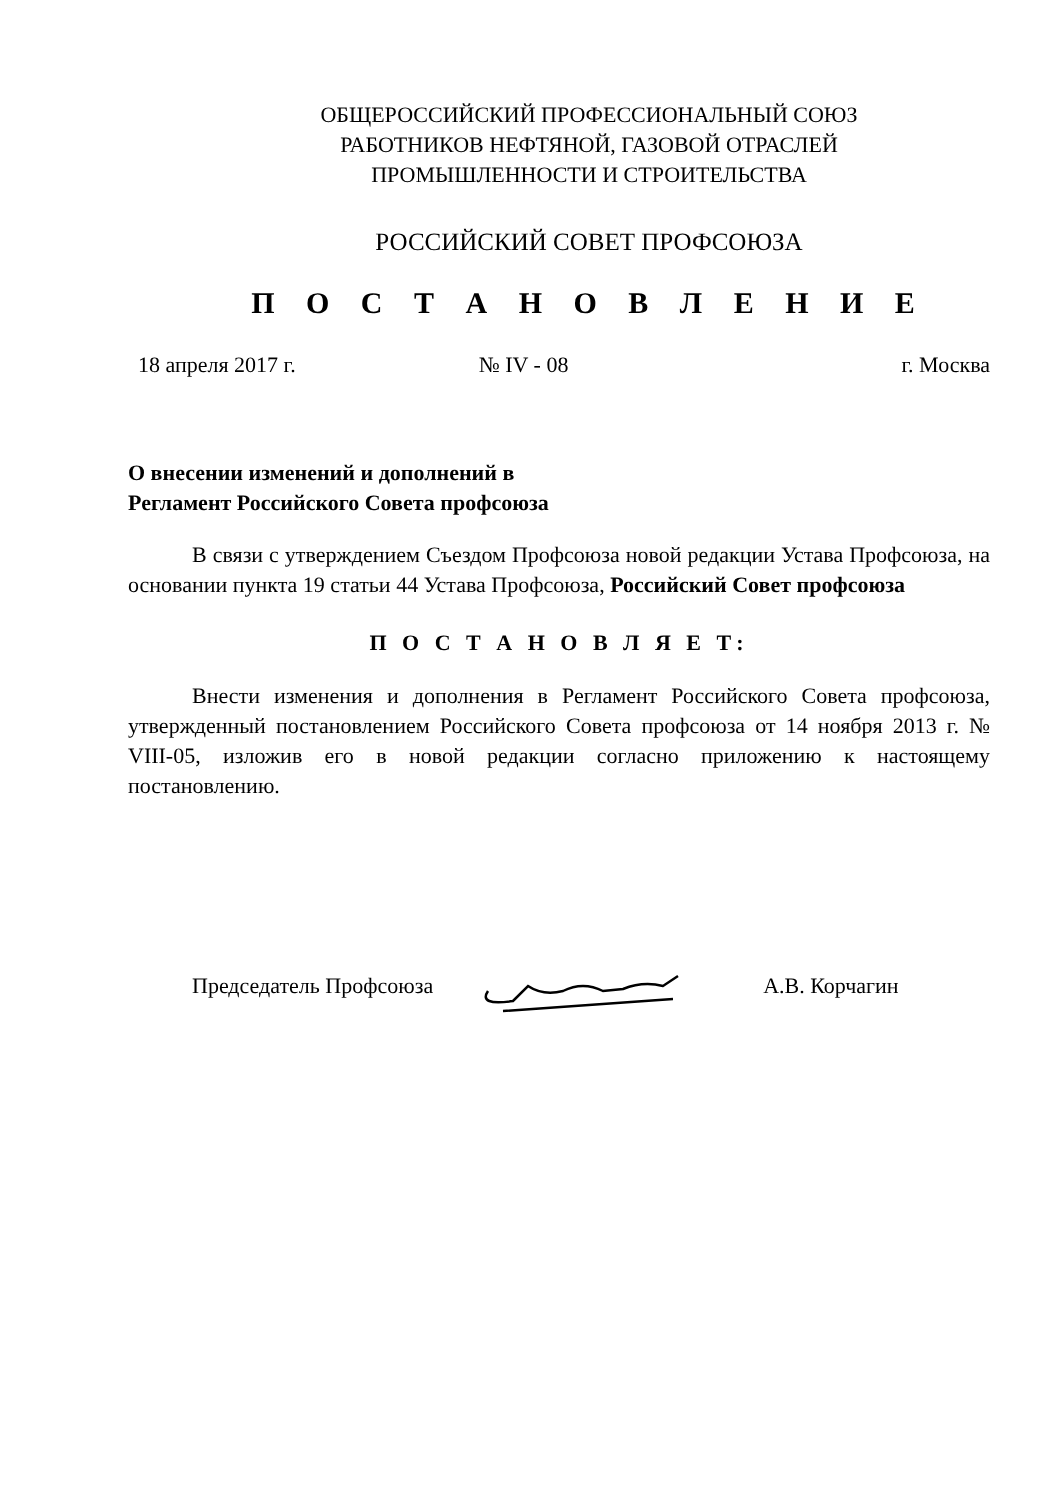ОБЩЕРОССИЙСКИЙ ПРОФЕССИОНАЛЬНЫЙ СОЮЗ
РАБОТНИКОВ НЕФТЯНОЙ, ГАЗОВОЙ ОТРАСЛЕЙ
ПРОМЫШЛЕННОСТИ И СТРОИТЕЛЬСТВА
РОССИЙСКИЙ СОВЕТ ПРОФСОЮЗА
П О С Т А Н О В Л Е Н И Е
18 апреля 2017 г. № IV - 08 г. Москва
О внесении изменений и дополнений в
Регламент Российского Совета профсоюза
В связи с утверждением Съездом Профсоюза новой редакции Устава Профсоюза, на основании пункта 19 статьи 44 Устава Профсоюза, Российский Совет профсоюза
П О С Т А Н О В Л Я Е Т:
Внести изменения и дополнения в Регламент Российского Совета профсоюза, утвержденный постановлением Российского Совета профсоюза от 14 ноября 2013 г. № VIII-05, изложив его в новой редакции согласно приложению к настоящему постановлению.
Председатель Профсоюза А.В. Корчагин